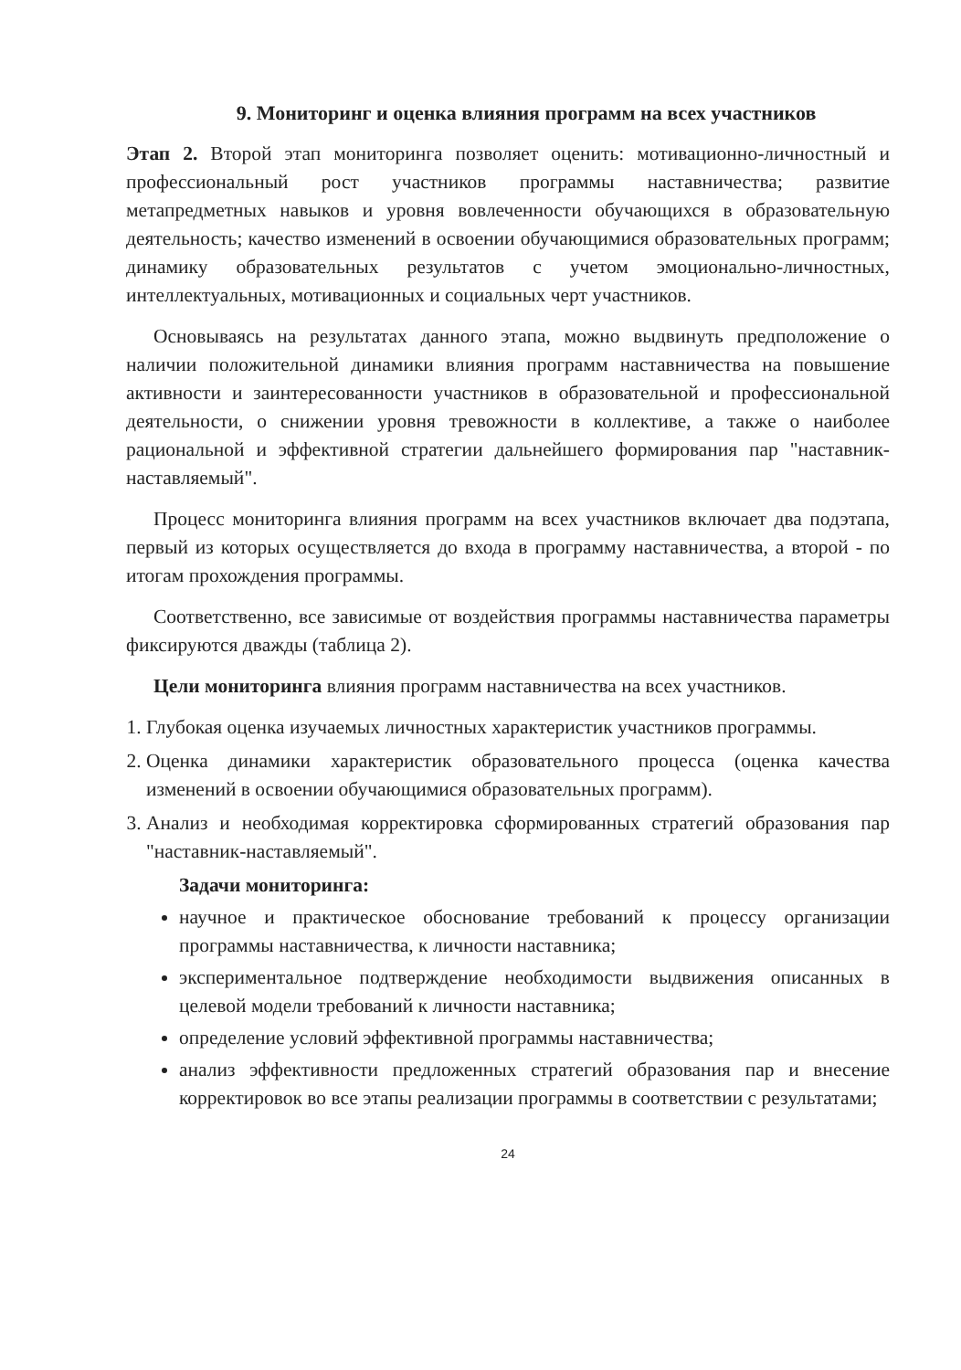9. Мониторинг и оценка влияния программ на всех участников
Этап 2. Второй этап мониторинга позволяет оценить: мотивационно-личностный и профессиональный рост участников программы наставничества; развитие метапредметных навыков и уровня вовлеченности обучающихся в образовательную деятельность; качество изменений в освоении обучающимися образовательных программ; динамику образовательных результатов с учетом эмоционально-личностных, интеллектуальных, мотивационных и социальных черт участников.
Основываясь на результатах данного этапа, можно выдвинуть предположение о наличии положительной динамики влияния программ наставничества на повышение активности и заинтересованности участников в образовательной и профессиональной деятельности, о снижении уровня тревожности в коллективе, а также о наиболее рациональной и эффективной стратегии дальнейшего формирования пар "наставник-наставляемый".
Процесс мониторинга влияния программ на всех участников включает два подэтапа, первый из которых осуществляется до входа в программу наставничества, а второй - по итогам прохождения программы.
Соответственно, все зависимые от воздействия программы наставничества параметры фиксируются дважды (таблица 2).
Цели мониторинга влияния программ наставничества на всех участников.
1. Глубокая оценка изучаемых личностных характеристик участников программы.
2. Оценка динамики характеристик образовательного процесса (оценка качества изменений в освоении обучающимися образовательных программ).
3. Анализ и необходимая корректировка сформированных стратегий образования пар "наставник-наставляемый".
Задачи мониторинга:
научное и практическое обоснование требований к процессу организации программы наставничества, к личности наставника;
экспериментальное подтверждение необходимости выдвижения описанных в целевой модели требований к личности наставника;
определение условий эффективной программы наставничества;
анализ эффективности предложенных стратегий образования пар и внесение корректировок во все этапы реализации программы в соответствии с результатами;
24